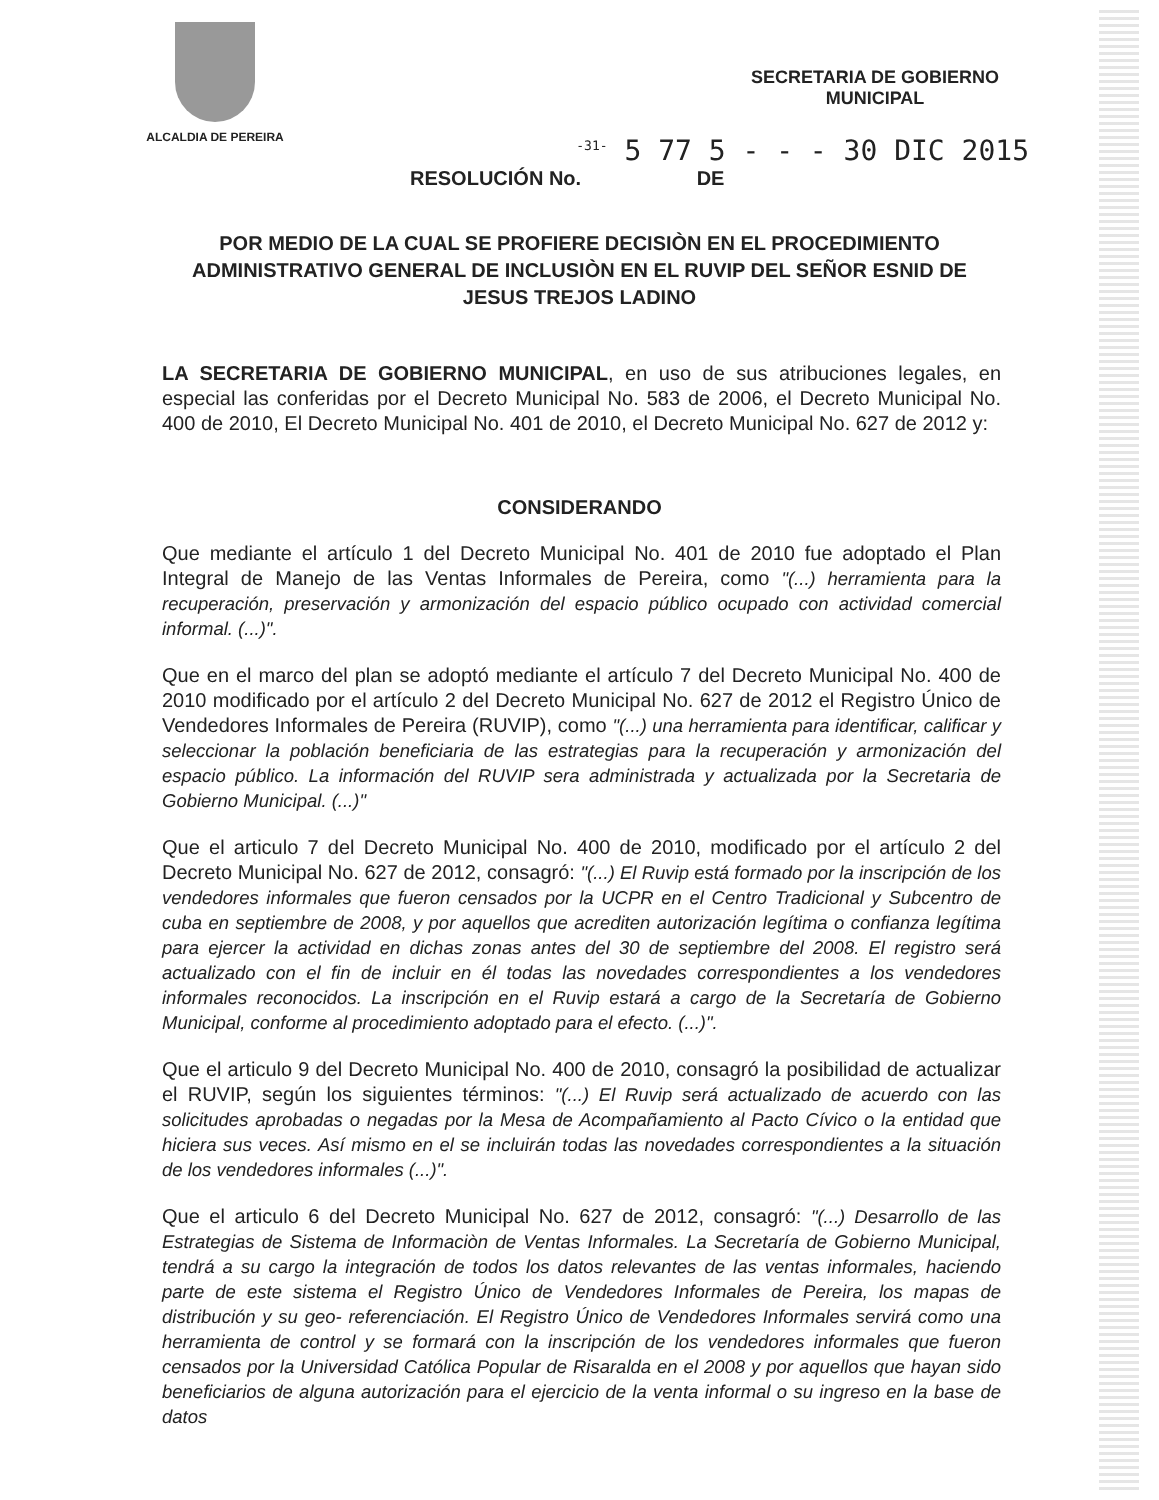ALCALDIA DE PEREIRA
SECRETARIA DE GOBIERNO
MUNICIPAL
<sup>-31-</sup> 5 77 5 - - - 30 DIC 2015
RESOLUCIÓN No. DE
POR MEDIO DE LA CUAL SE PROFIERE DECISIÒN EN EL PROCEDIMIENTO ADMINISTRATIVO GENERAL DE INCLUSIÒN EN EL RUVIP DEL SEÑOR ESNID DE JESUS TREJOS LADINO
LA SECRETARIA DE GOBIERNO MUNICIPAL, en uso de sus atribuciones legales, en especial las conferidas por el Decreto Municipal No. 583 de 2006, el Decreto Municipal No. 400 de 2010, El Decreto Municipal No. 401 de 2010, el Decreto Municipal No. 627 de 2012 y:
CONSIDERANDO
Que mediante el artículo 1 del Decreto Municipal No. 401 de 2010 fue adoptado el Plan Integral de Manejo de las Ventas Informales de Pereira, como "(...) herramienta para la recuperación, preservación y armonización del espacio público ocupado con actividad comercial informal. (...)".
Que en el marco del plan se adoptó mediante el artículo 7 del Decreto Municipal No. 400 de 2010 modificado por el artículo 2 del Decreto Municipal No. 627 de 2012 el Registro Único de Vendedores Informales de Pereira (RUVIP), como "(...) una herramienta para identificar, calificar y seleccionar la población beneficiaria de las estrategias para la recuperación y armonización del espacio público. La información del RUVIP sera administrada y actualizada por la Secretaria de Gobierno Municipal. (...)"
Que el articulo 7 del Decreto Municipal No. 400 de 2010, modificado por el artículo 2 del Decreto Municipal No. 627 de 2012, consagró: "(...) El Ruvip está formado por la inscripción de los vendedores informales que fueron censados por la UCPR en el Centro Tradicional y Subcentro de cuba en septiembre de 2008, y por aquellos que acrediten autorización legítima o confianza legítima para ejercer la actividad en dichas zonas antes del 30 de septiembre del 2008. El registro será actualizado con el fin de incluir en él todas las novedades correspondientes a los vendedores informales reconocidos. La inscripción en el Ruvip estará a cargo de la Secretaría de Gobierno Municipal, conforme al procedimiento adoptado para el efecto. (...)".
Que el articulo 9 del Decreto Municipal No. 400 de 2010, consagró la posibilidad de actualizar el RUVIP, según los siguientes términos: "(...) El Ruvip será actualizado de acuerdo con las solicitudes aprobadas o negadas por la Mesa de Acompañamiento al Pacto Cívico o la entidad que hiciera sus veces. Así mismo en el se incluirán todas las novedades correspondientes a la situación de los vendedores informales (...)".
Que el articulo 6 del Decreto Municipal No. 627 de 2012, consagró: "(...) Desarrollo de las Estrategias de Sistema de Informaciòn de Ventas Informales. La Secretaría de Gobierno Municipal, tendrá a su cargo la integración de todos los datos relevantes de las ventas informales, haciendo parte de este sistema el Registro Único de Vendedores Informales de Pereira, los mapas de distribución y su geo- referenciación. El Registro Único de Vendedores Informales servirá como una herramienta de control y se formará con la inscripción de los vendedores informales que fueron censados por la Universidad Católica Popular de Risaralda en el 2008 y por aquellos que hayan sido beneficiarios de alguna autorización para el ejercicio de la venta informal o su ingreso en la base de datos